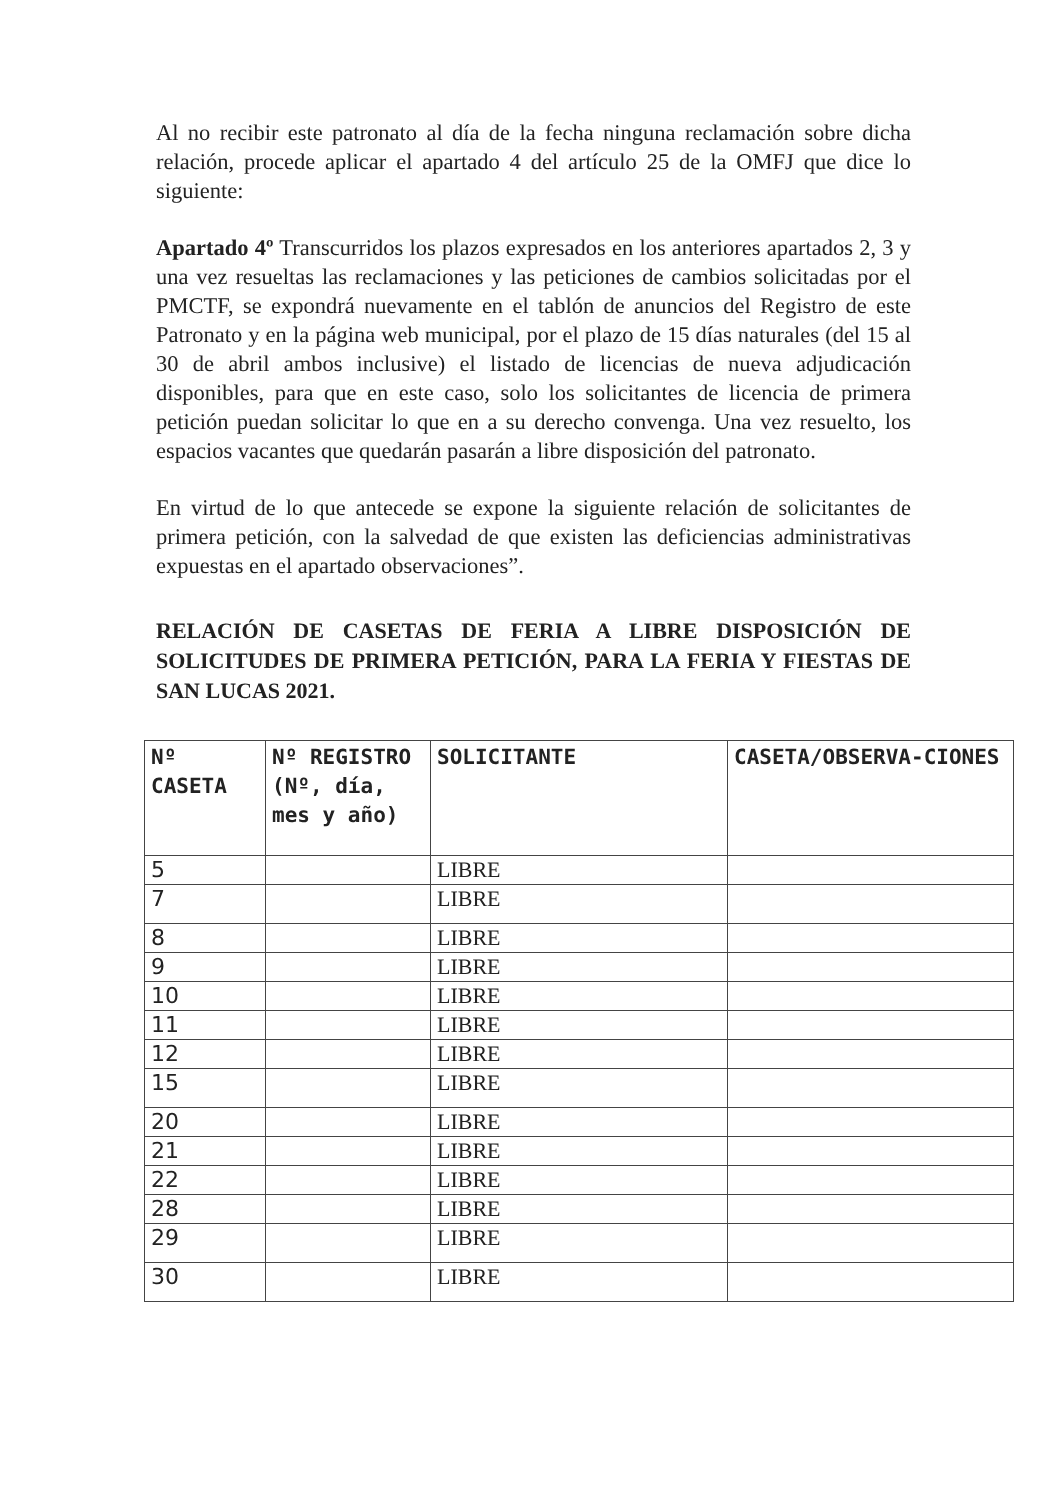Al no recibir este patronato al día de la fecha ninguna reclamación sobre dicha relación, procede aplicar el apartado 4 del artículo 25 de la OMFJ que dice lo siguiente:
Apartado 4º Transcurridos los plazos expresados en los anteriores apartados 2, 3 y una vez resueltas las reclamaciones y las peticiones de cambios solicitadas por el PMCTF, se expondrá nuevamente en el tablón de anuncios del Registro de este Patronato y en la página web municipal, por el plazo de 15 días naturales (del 15 al 30 de abril ambos inclusive) el listado de licencias de nueva adjudicación disponibles, para que en este caso, solo los solicitantes de licencia de primera petición puedan solicitar lo que en a su derecho convenga. Una vez resuelto, los espacios vacantes que quedarán pasarán a libre disposición del patronato.
En virtud de lo que antecede se expone la siguiente relación de solicitantes de primera petición, con la salvedad de que existen las deficiencias administrativas expuestas en el apartado observaciones”.
RELACIÓN DE CASETAS DE FERIA A LIBRE DISPOSICIÓN DE SOLICITUDES DE PRIMERA PETICIÓN, PARA LA FERIA Y FIESTAS DE SAN LUCAS 2021.
| Nº CASETA | Nº REGISTRO (Nº, día, mes y año) | SOLICITANTE | CASETA/OBSERVA-CIONES |
| --- | --- | --- | --- |
| 5 | | LIBRE | |
| 7 | | LIBRE | |
| 8 | | LIBRE | |
| 9 | | LIBRE | |
| 10 | | LIBRE | |
| 11 | | LIBRE | |
| 12 | | LIBRE | |
| 15 | | LIBRE | |
| 20 | | LIBRE | |
| 21 | | LIBRE | |
| 22 | | LIBRE | |
| 28 | | LIBRE | |
| 29 | | LIBRE | |
| 30 | | LIBRE | |